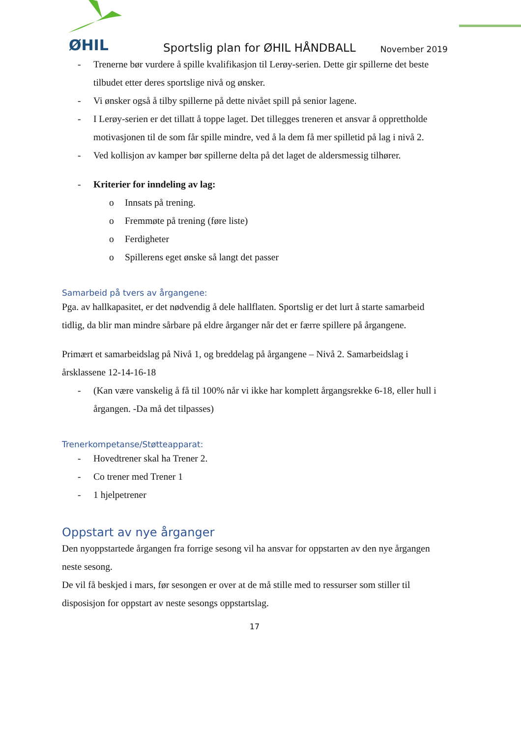ØHIL
Sportslig plan for ØHIL HÅNDBALL
November 2019
- Trenerne bør vurdere å spille kvalifikasjon til Lerøy-serien. Dette gir spillerne det beste tilbudet etter deres sportslige nivå og ønsker.
- Vi ønsker også å tilby spillerne på dette nivået spill på senior lagene.
- I Lerøy-serien er det tillatt å toppe laget. Det tillegges treneren et ansvar å opprettholde motivasjonen til de som får spille mindre, ved å la dem få mer spilletid på lag i nivå 2.
- Ved kollisjon av kamper bør spillerne delta på det laget de aldersmessig tilhører.
- Kriterier for inndeling av lag:
o Innsats på trening.
o Fremmøte på trening (føre liste)
o Ferdigheter
o Spillerens eget ønske så langt det passer
Samarbeid på tvers av årgangene:
Pga. av hallkapasitet, er det nødvendig å dele hallflaten. Sportslig er det lurt å starte samarbeid tidlig, da blir man mindre sårbare på eldre årganger når det er færre spillere på årgangene.
Primært et samarbeidslag på Nivå 1, og breddelag på årgangene – Nivå 2. Samarbeidslag i årsklassene 12-14-16-18
- (Kan være vanskelig å få til 100% når vi ikke har komplett årgangsrekke 6-18, eller hull i årgangen. -Da må det tilpasses)
Trenerkompetanse/Støtteapparat:
- Hovedtrener skal ha Trener 2.
- Co trener med Trener 1
- 1 hjelpetrener
Oppstart av nye årganger
Den nyoppstartede årgangen fra forrige sesong vil ha ansvar for oppstarten av den nye årgangen neste sesong.
De vil få beskjed i mars, før sesongen er over at de må stille med to ressurser som stiller til disposisjon for oppstart av neste sesongs oppstartslag.
17